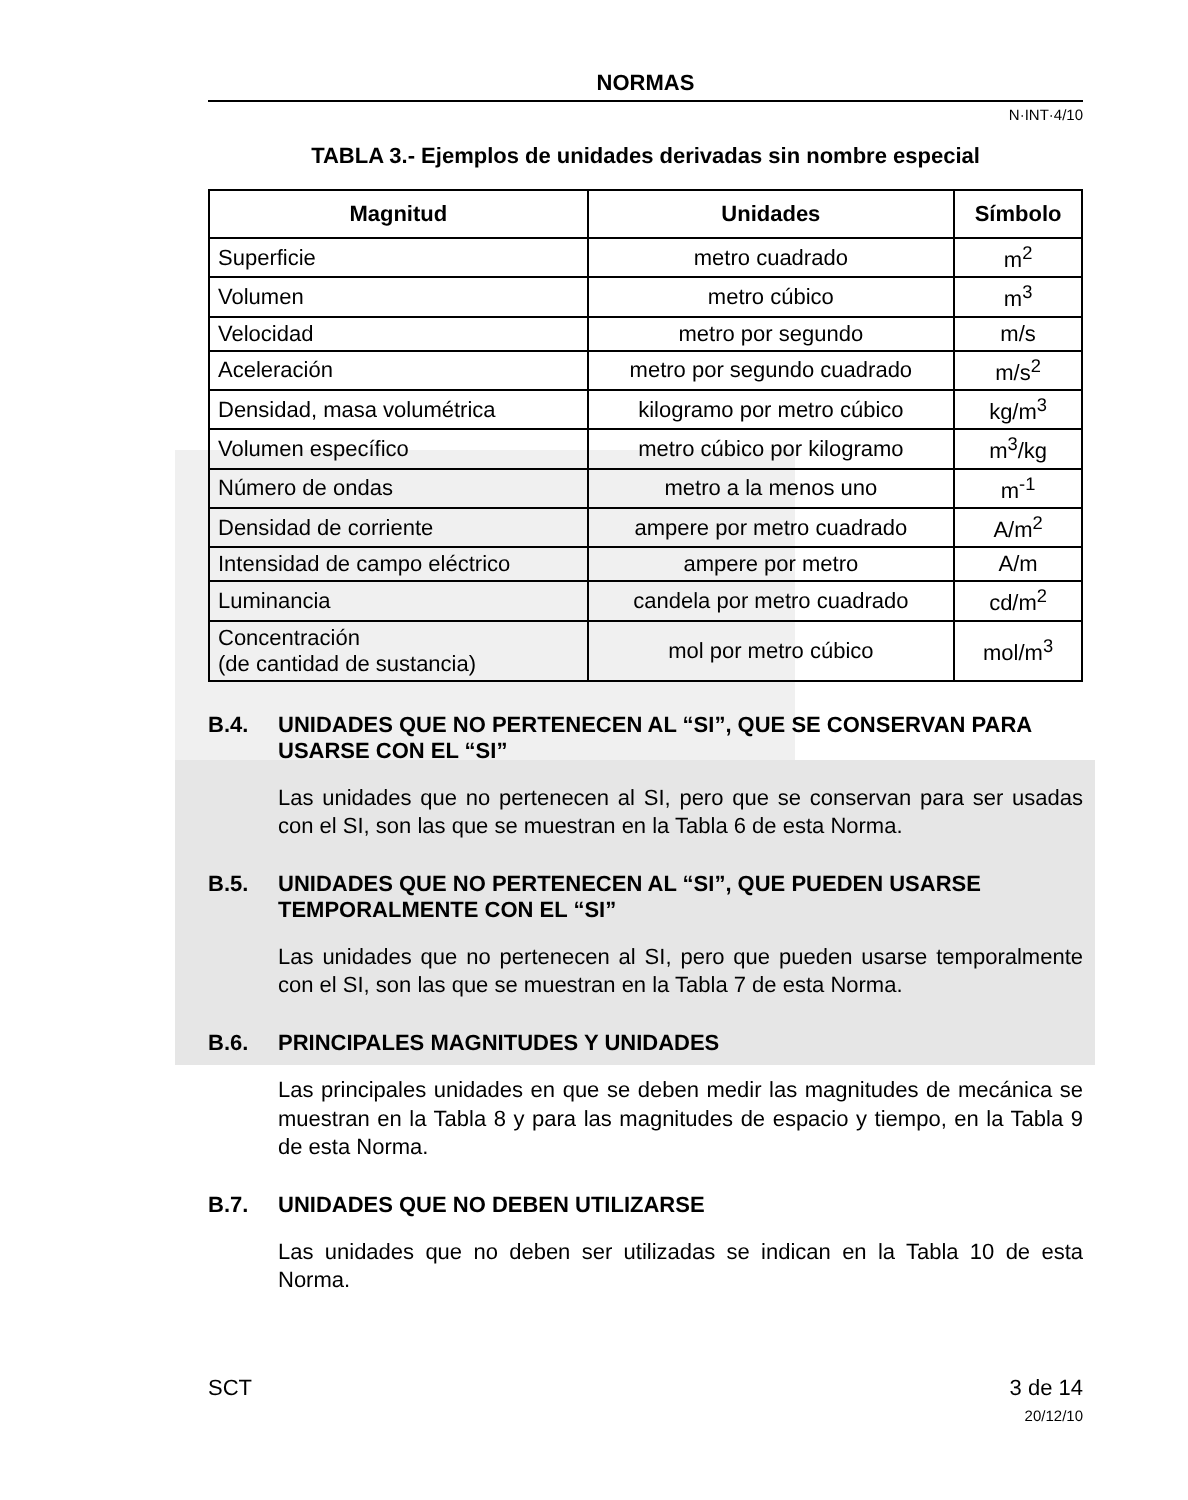NORMAS
N·INT·4/10
TABLA 3.- Ejemplos de unidades derivadas sin nombre especial
| Magnitud | Unidades | Símbolo |
| --- | --- | --- |
| Superficie | metro cuadrado | m<sup>2</sup> |
| Volumen | metro cúbico | m<sup>3</sup> |
| Velocidad | metro por segundo | m/s |
| Aceleración | metro por segundo cuadrado | m/s<sup>2</sup> |
| Densidad, masa volumétrica | kilogramo por metro cúbico | kg/m<sup>3</sup> |
| Volumen específico | metro cúbico por kilogramo | m<sup>3</sup>/kg |
| Número de ondas | metro a la menos uno | m<sup>-1</sup> |
| Densidad de corriente | ampere por metro cuadrado | A/m<sup>2</sup> |
| Intensidad de campo eléctrico | ampere por metro | A/m |
| Luminancia | candela por metro cuadrado | cd/m<sup>2</sup> |
| Concentración (de cantidad de sustancia) | mol por metro cúbico | mol/m<sup>3</sup> |
B.4. UNIDADES QUE NO PERTENECEN AL “SI”, QUE SE CONSERVAN PARA USARSE CON EL “SI”
Las unidades que no pertenecen al SI, pero que se conservan para ser usadas con el SI, son las que se muestran en la Tabla 6 de esta Norma.
B.5. UNIDADES QUE NO PERTENECEN AL “SI”, QUE PUEDEN USARSE TEMPORALMENTE CON EL “SI”
Las unidades que no pertenecen al SI, pero que pueden usarse temporalmente con el SI, son las que se muestran en la Tabla 7 de esta Norma.
B.6. PRINCIPALES MAGNITUDES Y UNIDADES
Las principales unidades en que se deben medir las magnitudes de mecánica se muestran en la Tabla 8 y para las magnitudes de espacio y tiempo, en la Tabla 9 de esta Norma.
B.7. UNIDADES QUE NO DEBEN UTILIZARSE
Las unidades que no deben ser utilizadas se indican en la Tabla 10 de esta Norma.
SCT 3 de 14
20/12/10